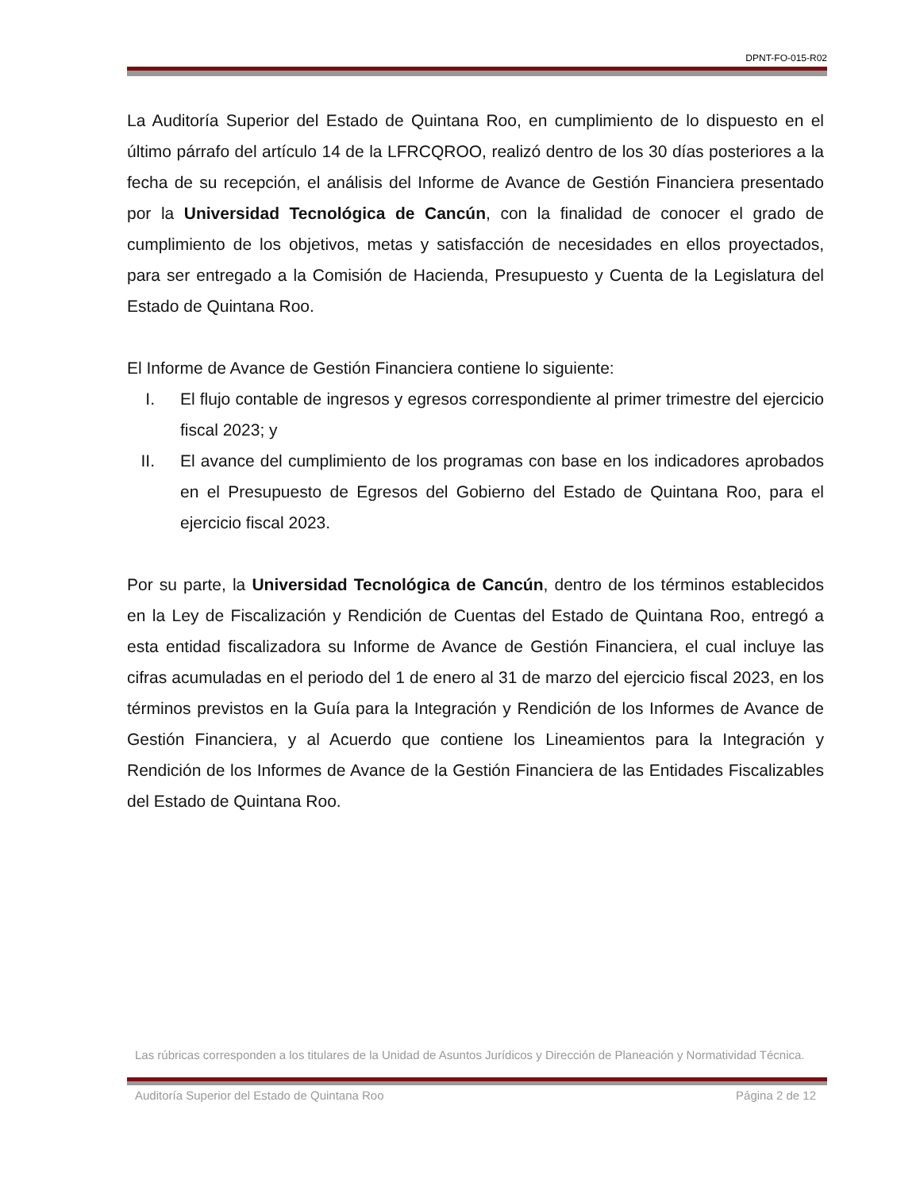DPNT-FO-015-R02
La Auditoría Superior del Estado de Quintana Roo, en cumplimiento de lo dispuesto en el último párrafo del artículo 14 de la LFRCQROO, realizó dentro de los 30 días posteriores a la fecha de su recepción, el análisis del Informe de Avance de Gestión Financiera presentado por la Universidad Tecnológica de Cancún, con la finalidad de conocer el grado de cumplimiento de los objetivos, metas y satisfacción de necesidades en ellos proyectados, para ser entregado a la Comisión de Hacienda, Presupuesto y Cuenta de la Legislatura del Estado de Quintana Roo.
El Informe de Avance de Gestión Financiera contiene lo siguiente:
I. El flujo contable de ingresos y egresos correspondiente al primer trimestre del ejercicio fiscal 2023; y
II. El avance del cumplimiento de los programas con base en los indicadores aprobados en el Presupuesto de Egresos del Gobierno del Estado de Quintana Roo, para el ejercicio fiscal 2023.
Por su parte, la Universidad Tecnológica de Cancún, dentro de los términos establecidos en la Ley de Fiscalización y Rendición de Cuentas del Estado de Quintana Roo, entregó a esta entidad fiscalizadora su Informe de Avance de Gestión Financiera, el cual incluye las cifras acumuladas en el periodo del 1 de enero al 31 de marzo del ejercicio fiscal 2023, en los términos previstos en la Guía para la Integración y Rendición de los Informes de Avance de Gestión Financiera, y al Acuerdo que contiene los Lineamientos para la Integración y Rendición de los Informes de Avance de la Gestión Financiera de las Entidades Fiscalizables del Estado de Quintana Roo.
Las rúbricas corresponden a los titulares de la Unidad de Asuntos Jurídicos y Dirección de Planeación y Normatividad Técnica.
Auditoría Superior del Estado de Quintana Roo Página 2 de 12